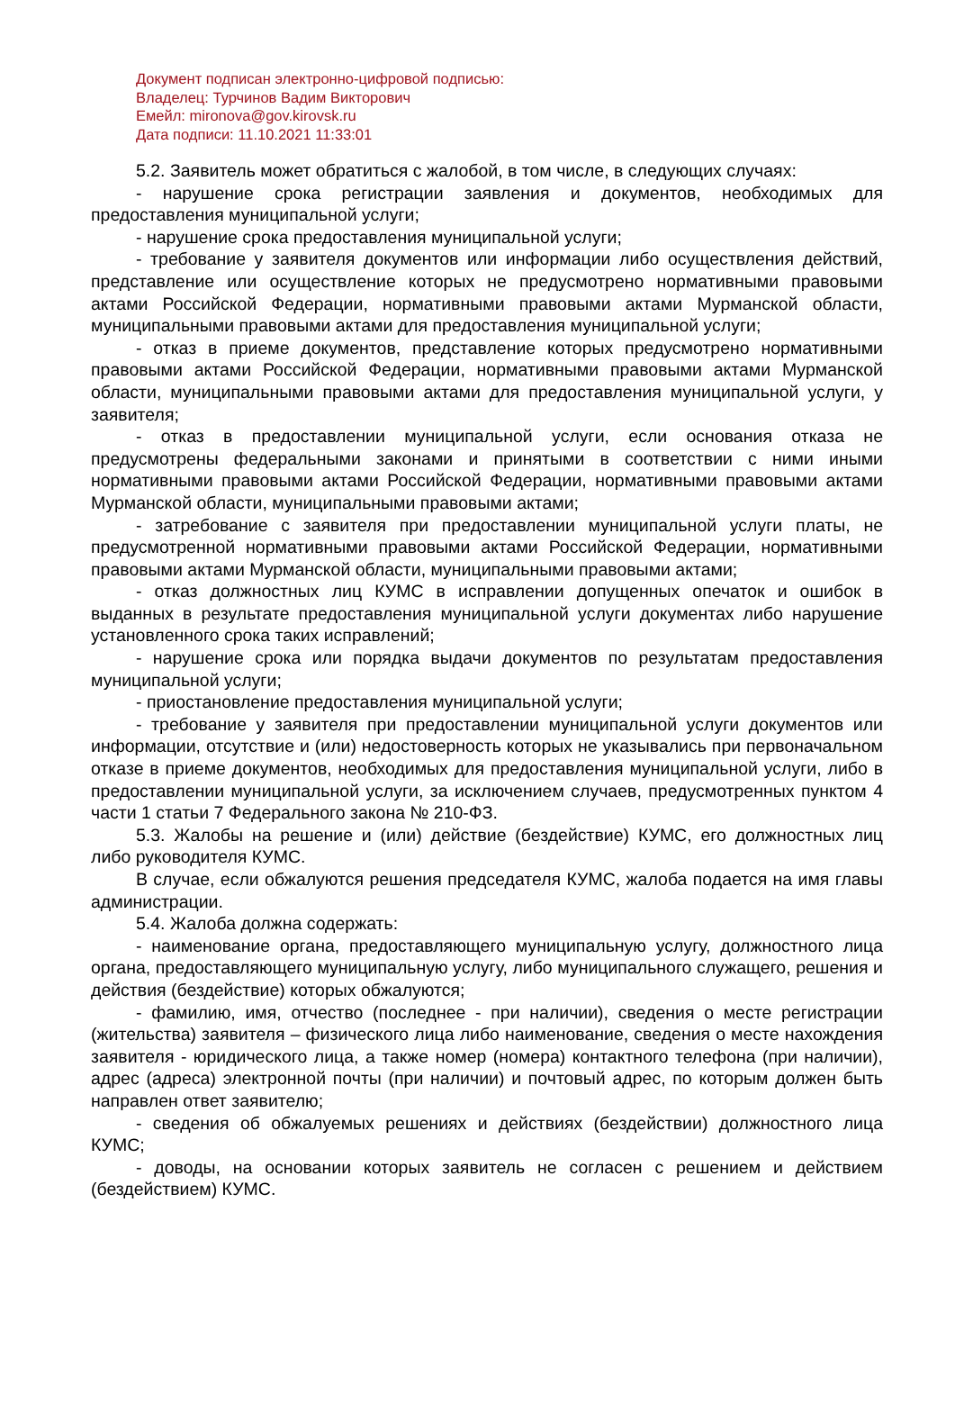Документ подписан электронно-цифровой подписью:
Владелец: Турчинов Вадим Викторович
Емейл: mironova@gov.kirovsk.ru
Дата подписи: 11.10.2021 11:33:01
5.2. Заявитель может обратиться с жалобой, в том числе, в следующих случаях:
- нарушение срока регистрации заявления и документов, необходимых для предоставления муниципальной услуги;
- нарушение срока предоставления муниципальной услуги;
- требование у заявителя документов или информации либо осуществления действий, представление или осуществление которых не предусмотрено нормативными правовыми актами Российской Федерации, нормативными правовыми актами Мурманской области, муниципальными правовыми актами для предоставления муниципальной услуги;
- отказ в приеме документов, представление которых предусмотрено нормативными правовыми актами Российской Федерации, нормативными правовыми актами Мурманской области, муниципальными правовыми актами для предоставления муниципальной услуги, у заявителя;
- отказ в предоставлении муниципальной услуги, если основания отказа не предусмотрены федеральными законами и принятыми в соответствии с ними иными нормативными правовыми актами Российской Федерации, нормативными правовыми актами Мурманской области, муниципальными правовыми актами;
- затребование с заявителя при предоставлении муниципальной услуги платы, не предусмотренной нормативными правовыми актами Российской Федерации, нормативными правовыми актами Мурманской области, муниципальными правовыми актами;
- отказ должностных лиц КУМС в исправлении допущенных опечаток и ошибок в выданных в результате предоставления муниципальной услуги документах либо нарушение установленного срока таких исправлений;
- нарушение срока или порядка выдачи документов по результатам предоставления муниципальной услуги;
- приостановление предоставления муниципальной услуги;
- требование у заявителя при предоставлении муниципальной услуги документов или информации, отсутствие и (или) недостоверность которых не указывались при первоначальном отказе в приеме документов, необходимых для предоставления муниципальной услуги, либо в предоставлении муниципальной услуги, за исключением случаев, предусмотренных пунктом 4 части 1 статьи 7 Федерального закона № 210-ФЗ.
5.3. Жалобы на решение и (или) действие (бездействие) КУМС, его должностных лиц либо руководителя КУМС.
В случае, если обжалуются решения председателя КУМС, жалоба подается на имя главы администрации.
5.4. Жалоба должна содержать:
- наименование органа, предоставляющего муниципальную услугу, должностного лица органа, предоставляющего муниципальную услугу, либо муниципального служащего, решения и действия (бездействие) которых обжалуются;
- фамилию, имя, отчество (последнее - при наличии), сведения о месте регистрации (жительства) заявителя – физического лица либо наименование, сведения о месте нахождения заявителя - юридического лица, а также номер (номера) контактного телефона (при наличии), адрес (адреса) электронной почты (при наличии) и почтовый адрес, по которым должен быть направлен ответ заявителю;
- сведения об обжалуемых решениях и действиях (бездействии) должностного лица КУМС;
- доводы, на основании которых заявитель не согласен с решением и действием (бездействием) КУМС.